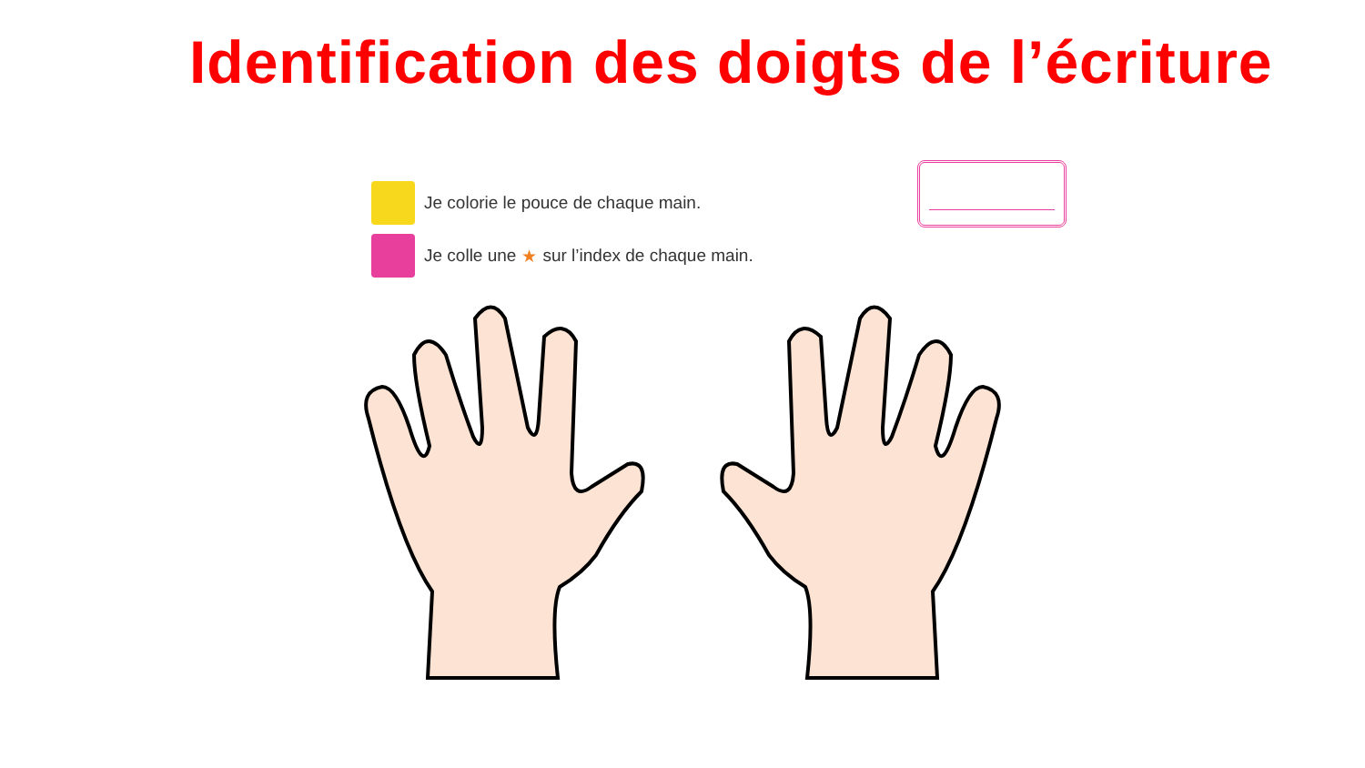Identification des doigts de l’écriture
Je colorie le pouce de chaque main.
Je colle une ★ sur l’index de chaque main.